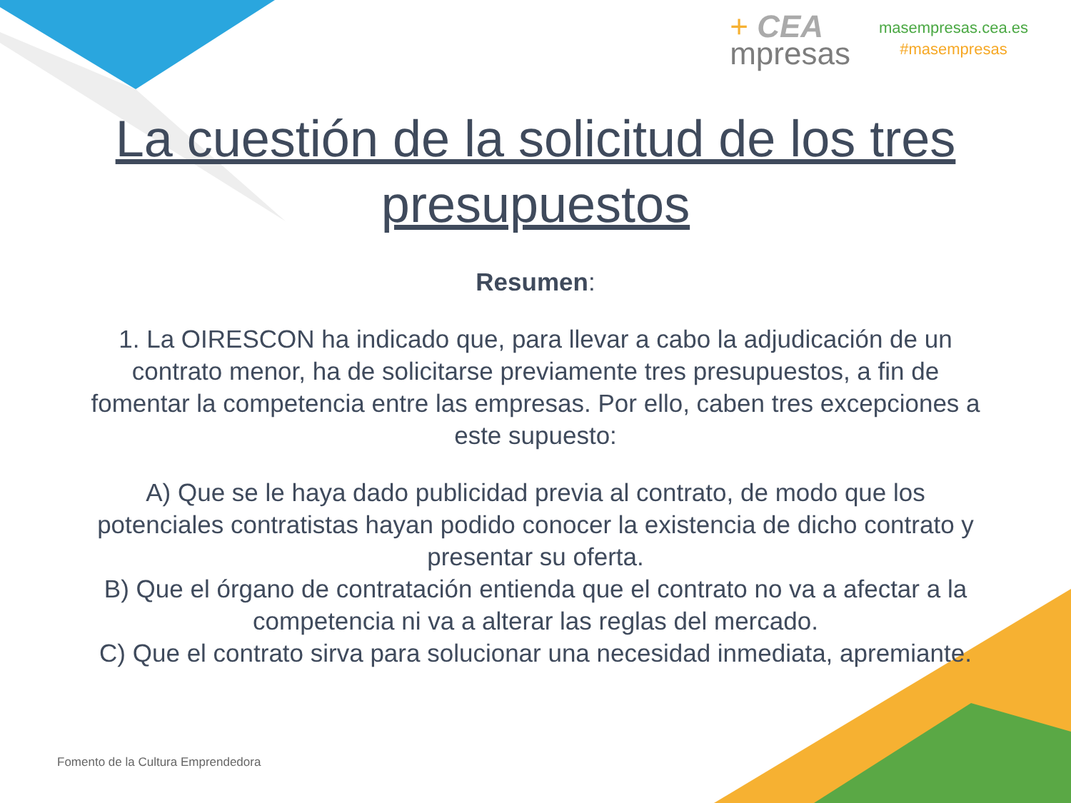+ CEA
mpresas
masempresas.cea.es
#masempresas
La cuestión de la solicitud de los tres presupuestos
Resumen:
1. La OIRESCON ha indicado que, para llevar a cabo la adjudicación de un contrato menor, ha de solicitarse previamente tres presupuestos, a fin de fomentar la competencia entre las empresas. Por ello, caben tres excepciones a este supuesto:
A) Que se le haya dado publicidad previa al contrato, de modo que los potenciales contratistas hayan podido conocer la existencia de dicho contrato y presentar su oferta.
B) Que el órgano de contratación entienda que el contrato no va a afectar a la competencia ni va a alterar las reglas del mercado.
C) Que el contrato sirva para solucionar una necesidad inmediata, apremiante.
Fomento de la Cultura Emprendedora